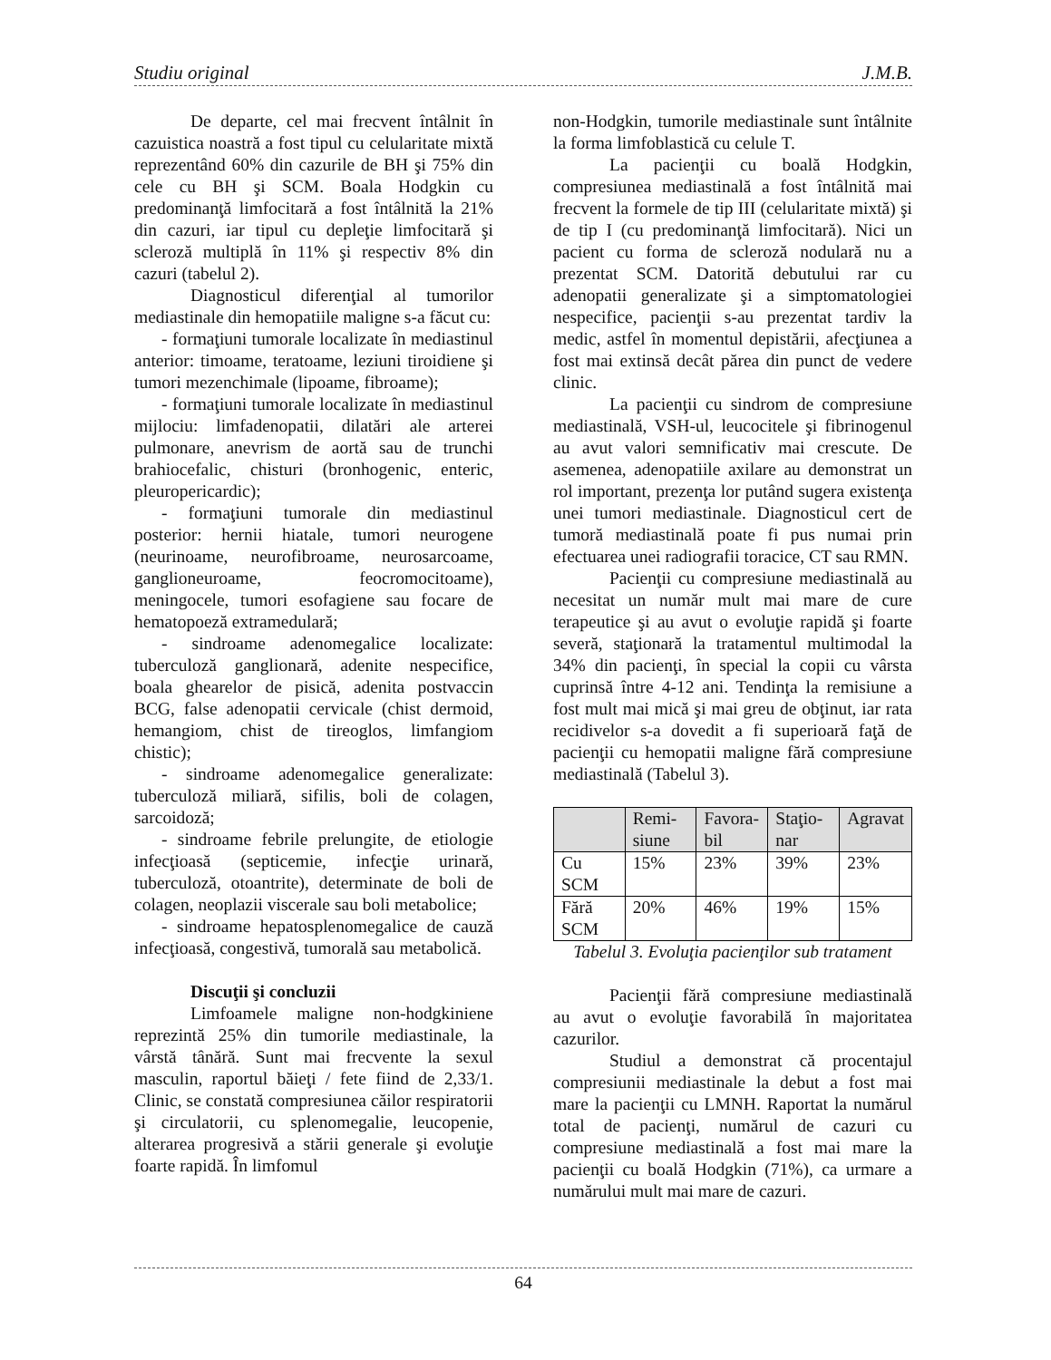Studiu original J.M.B.
De departe, cel mai frecvent întâlnit în cazuistica noastră a fost tipul cu celularitate mixtă reprezentând 60% din cazurile de BH şi 75% din cele cu BH şi SCM. Boala Hodgkin cu predominanţă limfocitară a fost întâlnită la 21% din cazuri, iar tipul cu depleţie limfocitară şi scleroză multiplă în 11% şi respectiv 8% din cazuri (tabelul 2).
Diagnosticul diferenţial al tumorilor mediastinale din hemopatiile maligne s-a făcut cu:
- formaţiuni tumorale localizate în mediastinul anterior: timoame, teratoame, leziuni tiroidiene şi tumori mezenchimale (lipoame, fibroame);
- formaţiuni tumorale localizate în mediastinul mijlociu: limfadenopatii, dilatări ale arterei pulmonare, anevrism de aortă sau de trunchi brahiocefalic, chisturi (bronhogenic, enteric, pleuropericardic);
- formaţiuni tumorale din mediastinul posterior: hernii hiatale, tumori neurogene (neurinoame, neurofibroame, neurosarcoame, ganglioneuroame, feocromocitoame), meningocele, tumori esofagiene sau focare de hematopoeză extramedulară;
- sindroame adenomegalice localizate: tuberculoză ganglionară, adenite nespecifice, boala ghearelor de pisică, adenita postvaccin BCG, false adenopatii cervicale (chist dermoid, hemangiom, chist de tireoglos, limfangiom chistic);
- sindroame adenomegalice generalizate: tuberculoză miliară, sifilis, boli de colagen, sarcoidoză;
- sindroame febrile prelungite, de etiologie infecţioasă (septicemie, infecţie urinară, tuberculoză, otoantrite), determinate de boli de colagen, neoplazii viscerale sau boli metabolice;
- sindroame hepatosplenomegalice de cauză infecţioasă, congestivă, tumorală sau metabolică.
Discuţii şi concluzii
Limfoamele maligne non-hodgkiniene reprezintă 25% din tumorile mediastinale, la vârstă tânără. Sunt mai frecvente la sexul masculin, raportul băieţi / fete fiind de 2,33/1. Clinic, se constată compresiunea căilor respiratorii şi circulatorii, cu splenomegalie, leucopenie, alterarea progresivă a stării generale şi evoluţie foarte rapidă. În limfomul
non-Hodgkin, tumorile mediastinale sunt întâlnite la forma limfoblastică cu celule T.
La pacienţii cu boală Hodgkin, compresiunea mediastinală a fost întâlnită mai frecvent la formele de tip III (celularitate mixtă) şi de tip I (cu predominanţă limfocitară). Nici un pacient cu forma de scleroză nodulară nu a prezentat SCM. Datorită debutului rar cu adenopatii generalizate şi a simptomatologiei nespecifice, pacienţii s-au prezentat tardiv la medic, astfel în momentul depistării, afecţiunea a fost mai extinsă decât părea din punct de vedere clinic.
La pacienţii cu sindrom de compresiune mediastinală, VSH-ul, leucocitele şi fibrinogenul au avut valori semnificativ mai crescute. De asemenea, adenopatiile axilare au demonstrat un rol important, prezenţa lor putând sugera existenţa unei tumori mediastinale. Diagnosticul cert de tumoră mediastinală poate fi pus numai prin efectuarea unei radiografii toracice, CT sau RMN.
Pacienţii cu compresiune mediastinală au necesitat un număr mult mai mare de cure terapeutice şi au avut o evoluţie rapidă şi foarte severă, staţionară la tratamentul multimodal la 34% din pacienţi, în special la copii cu vârsta cuprinsă între 4-12 ani. Tendinţa la remisiune a fost mult mai mică şi mai greu de obţinut, iar rata recidivelor s-a dovedit a fi superioară faţă de pacienţii cu hemopatii maligne fără compresiune mediastinală (Tabelul 3).
| | Remi-siune | Favora-bil | Staţio-nar | Agravat |
| --- | --- | --- | --- | --- |
| Cu SCM | 15% | 23% | 39% | 23% |
| Fără SCM | 20% | 46% | 19% | 15% |
Tabelul 3. Evoluţia pacienţilor sub tratament
Pacienţii fără compresiune mediastinală au avut o evoluţie favorabilă în majoritatea cazurilor.
Studiul a demonstrat că procentajul compresiunii mediastinale la debut a fost mai mare la pacienţii cu LMNH. Raportat la numărul total de pacienţi, numărul de cazuri cu compresiune mediastinală a fost mai mare la pacienţii cu boală Hodgkin (71%), ca urmare a numărului mult mai mare de cazuri.
64